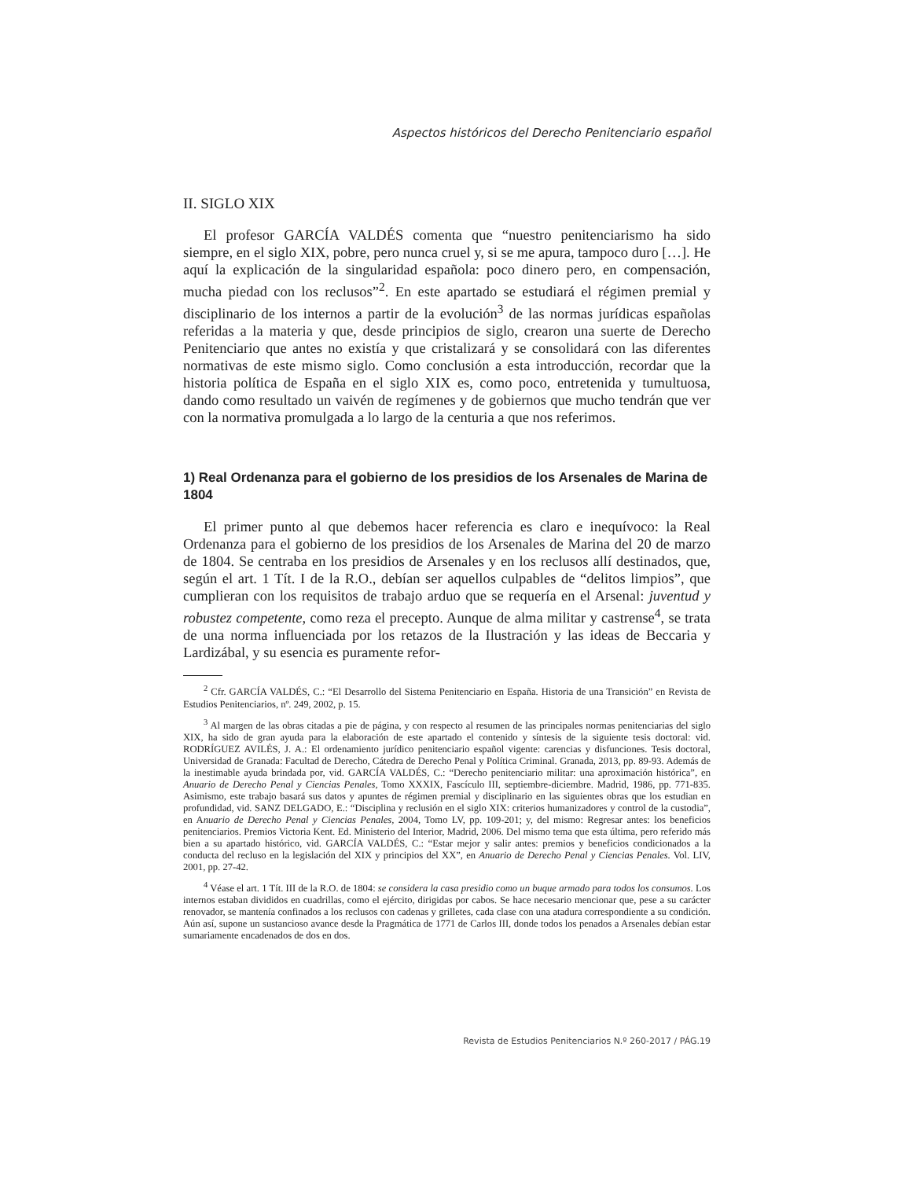Aspectos históricos del Derecho Penitenciario español
II. SIGLO XIX
El profesor GARCÍA VALDÉS comenta que “nuestro penitenciarismo ha sido siempre, en el siglo XIX, pobre, pero nunca cruel y, si se me apura, tampoco duro […]. He aquí la explicación de la singularidad española: poco dinero pero, en compensación, mucha piedad con los reclusos”<sup>2</sup>. En este apartado se estudiará el régimen premial y disciplinario de los internos a partir de la evolución<sup>3</sup> de las normas jurídicas españolas referidas a la materia y que, desde principios de siglo, crearon una suerte de Derecho Penitenciario que antes no existía y que cristalizará y se consolidará con las diferentes normativas de este mismo siglo. Como conclusión a esta introducción, recordar que la historia política de España en el siglo XIX es, como poco, entretenida y tumultuosa, dando como resultado un vaivén de regímenes y de gobiernos que mucho tendrán que ver con la normativa promulgada a lo largo de la centuria a que nos referimos.
1) Real Ordenanza para el gobierno de los presidios de los Arsenales de Marina de 1804
El primer punto al que debemos hacer referencia es claro e inequívoco: la Real Ordenanza para el gobierno de los presidios de los Arsenales de Marina del 20 de marzo de 1804. Se centraba en los presidios de Arsenales y en los reclusos allí destinados, que, según el art. 1 Tít. I de la R.O., debían ser aquellos culpables de “delitos limpios”, que cumplieran con los requisitos de trabajo arduo que se requería en el Arsenal: juventud y robustez competente, como reza el precepto. Aunque de alma militar y castrense<sup>4</sup>, se trata de una norma influenciada por los retazos de la Ilustración y las ideas de Beccaria y Lardizábal, y su esencia es puramente refor-
<sup>2</sup> Cfr. GARCÍA VALDÉS, C.: “El Desarrollo del Sistema Penitenciario en España. Historia de una Transición” en Revista de Estudios Penitenciarios, nº. 249, 2002, p. 15.
<sup>3</sup> Al margen de las obras citadas a pie de página, y con respecto al resumen de las principales normas penitenciarias del siglo XIX, ha sido de gran ayuda para la elaboración de este apartado el contenido y síntesis de la siguiente tesis doctoral: vid. RODRÍGUEZ AVILÉS, J. A.: El ordenamiento jurídico penitenciario español vigente: carencias y disfunciones. Tesis doctoral, Universidad de Granada: Facultad de Derecho, Cátedra de Derecho Penal y Política Criminal. Granada, 2013, pp. 89-93. Además de la inestimable ayuda brindada por, vid. GARCÍA VALDÉS, C.: “Derecho penitenciario militar: una aproximación histórica”, en Anuario de Derecho Penal y Ciencias Penales, Tomo XXXIX, Fascículo III, septiembre-diciembre. Madrid, 1986, pp. 771-835. Asimismo, este trabajo basará sus datos y apuntes de régimen premial y disciplinario en las siguientes obras que los estudian en profundidad, vid. SANZ DELGADO, E.: “Disciplina y reclusión en el siglo XIX: criterios humanizadores y control de la custodia”, en Anuario de Derecho Penal y Ciencias Penales, 2004, Tomo LV, pp. 109-201; y, del mismo: Regresar antes: los beneficios penitenciarios. Premios Victoria Kent. Ed. Ministerio del Interior, Madrid, 2006. Del mismo tema que esta última, pero referido más bien a su apartado histórico, vid. GARCÍA VALDÉS, C.: “Estar mejor y salir antes: premios y beneficios condicionados a la conducta del recluso en la legislación del XIX y principios del XX”, en Anuario de Derecho Penal y Ciencias Penales. Vol. LIV, 2001, pp. 27-42.
<sup>4</sup> Véase el art. 1 Tít. III de la R.O. de 1804: se considera la casa presidio como un buque armado para todos los consumos. Los internos estaban divididos en cuadrillas, como el ejército, dirigidas por cabos. Se hace necesario mencionar que, pese a su carácter renovador, se mantenía confinados a los reclusos con cadenas y grilletes, cada clase con una atadura correspondiente a su condición. Aún así, supone un sustancioso avance desde la Pragmática de 1771 de Carlos III, donde todos los penados a Arsenales debían estar sumariamente encadenados de dos en dos.
Revista de Estudios Penitenciarios N.º 260-2017 / PÁG.19